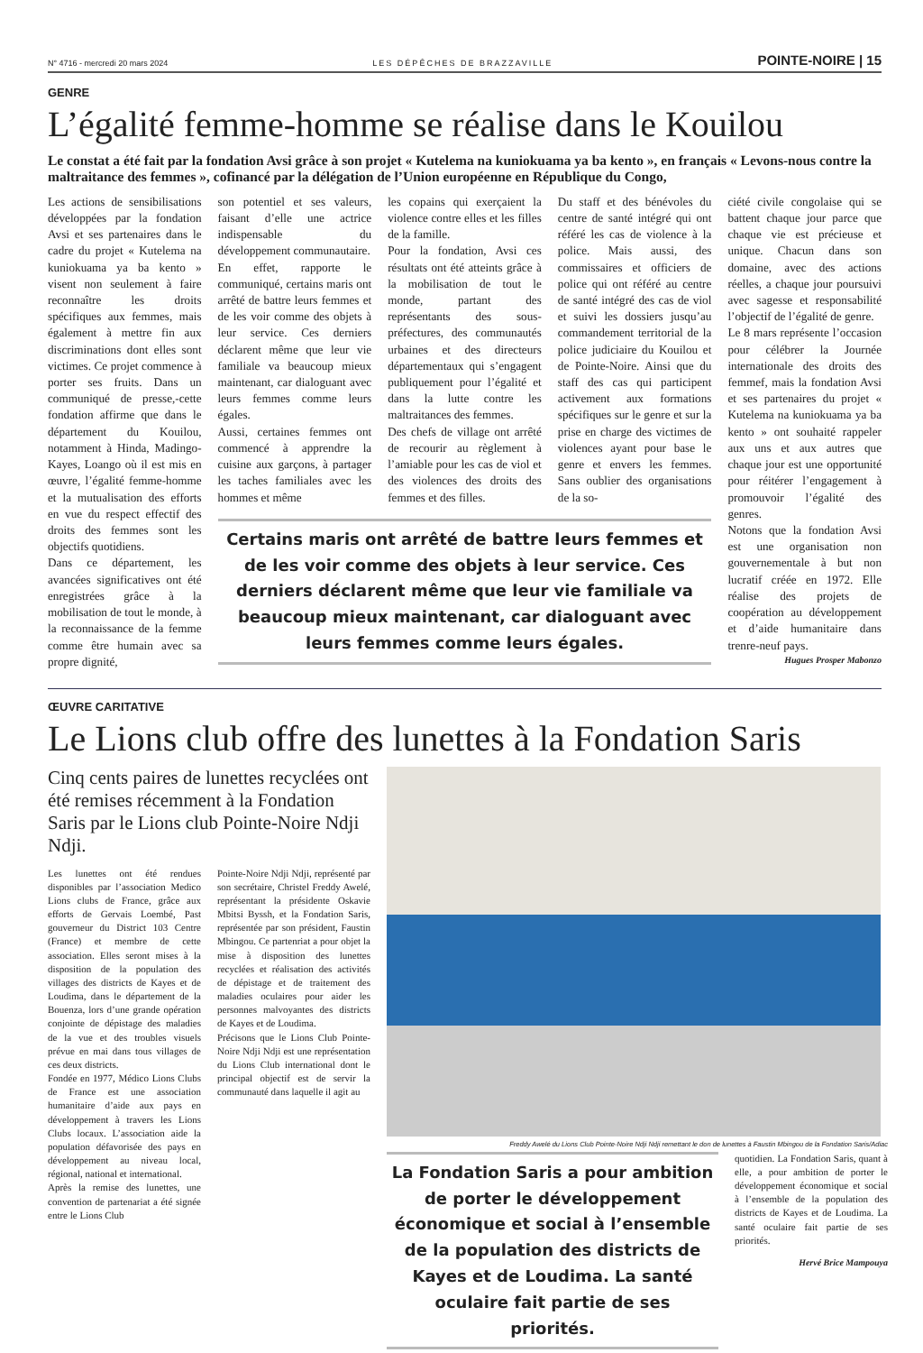N° 4716 - mercredi 20 mars 2024 LES DÉPÊCHES DE BRAZZAVILLE POINTE-NOIRE | 15
GENRE
L’égalité femme-homme se réalise dans le Kouilou
Le constat a été fait par la fondation Avsi grâce à son projet « Kutelema na kuniokuama ya ba kento », en français « Levons-nous contre la maltraitance des femmes », cofinancé par la délégation de l’Union européenne en République du Congo,
Les actions de sensibilisations développées par la fondation Avsi et ses partenaires dans le cadre du projet « Kutelema na kuniokuama ya ba kento » visent non seulement à faire reconnaître les droits spécifiques aux femmes, mais également à mettre fin aux discriminations dont elles sont victimes. Ce projet commence à porter ses fruits. Dans un communiqué de presse,-cette fondation affirme que dans le département du Kouilou, notamment à Hinda, Madingo-Kayes, Loango où il est mis en œuvre, l’égalité femme-homme et la mutualisation des efforts en vue du respect effectif des droits des femmes sont les objectifs quotidiens.
Dans ce département, les avancées significatives ont été enregistrées grâce à la mobilisation de tout le monde, à la reconnaissance de la femme comme être humain avec sa propre dignité,
son potentiel et ses valeurs, faisant d’elle une actrice indispensable du développement communautaire.
En effet, rapporte le communiqué, certains maris ont arrêté de battre leurs femmes et de les voir comme des objets à leur service. Ces derniers déclarent même que leur vie familiale va beaucoup mieux maintenant, car dialoguant avec leurs femmes comme leurs égales.
Aussi, certaines femmes ont commencé à apprendre la cuisine aux garçons, à partager les taches familiales avec les hommes et même
les copains qui exerçaient la violence contre elles et les filles de la famille.
Pour la fondation, Avsi ces résultats ont été atteints grâce à la mobilisation de tout le monde, partant des représentants des sous-préfectures, des communautés urbaines et des directeurs départementaux qui s’engagent publiquement pour l’égalité et dans la lutte contre les maltraitances des femmes.
Des chefs de village ont arrêté de recourir au règlement à l’amiable pour les cas de viol et des violences des droits des femmes et des filles.
Du staff et des bénévoles du centre de santé intégré qui ont référé les cas de violence à la police. Mais aussi, des commissaires et officiers de police qui ont référé au centre de santé intégré des cas de viol et suivi les dossiers jusqu’au commandement territorial de la police judiciaire du Kouilou et de Pointe-Noire. Ainsi que du staff des cas qui participent activement aux formations spécifiques sur le genre et sur la prise en charge des victimes de violences ayant pour base le genre et envers les femmes. Sans oublier des organisations de la so-
Certains maris ont arrêté de battre leurs femmes et de les voir comme des objets à leur service. Ces derniers déclarent même que leur vie familiale va beaucoup mieux maintenant, car dialoguant avec leurs femmes comme leurs égales.
ciété civile congolaise qui se battent chaque jour parce que chaque vie est précieuse et unique. Chacun dans son domaine, avec des actions réelles, a chaque jour poursuivi avec sagesse et responsabilité l’objectif de l’égalité de genre.
Le 8 mars représente l’occasion pour célébrer la Journée internationale des droits des femmef, mais la fondation Avsi et ses partenaires du projet « Kutelema na kuniokuama ya ba kento » ont souhaité rappeler aux uns et aux autres que chaque jour est une opportunité pour réitérer l’engagement à promouvoir l’égalité des genres.
Notons que la fondation Avsi est une organisation non gouvernementale à but non lucratif créée en 1972. Elle réalise des projets de coopération au développement et d’aide humanitaire dans trenre-neuf pays.
Hugues Prosper Mabonzo
ŒUVRE CARITATIVE
Le Lions club offre des lunettes à la Fondation Saris
Cinq cents paires de lunettes recyclées ont été remises récemment à la Fondation Saris par le Lions club Pointe-Noire Ndji Ndji.
Les lunettes ont été rendues disponibles par l’association Medico Lions clubs de France, grâce aux efforts de Gervais Loembé, Past gouverneur du District 103 Centre (France) et membre de cette association. Elles seront mises à la disposition de la population des villages des districts de Kayes et de Loudima, dans le département de la Bouenza, lors d’une grande opération conjointe de dépistage des maladies de la vue et des troubles visuels prévue en mai dans tous villages de ces deux districts.
Fondée en 1977, Médico Lions Clubs de France est une association humanitaire d’aide aux pays en développement à travers les Lions Clubs locaux. L’association aide la population défavorisée des pays en développement au niveau local, régional, national et international.
Après la remise des lunettes, une convention de partenariat a été signée entre le Lions Club
Pointe-Noire Ndji Ndji, représenté par son secrétaire, Christel Freddy Awelé, représentant la présidente Oskavie Mbitsi Byssh, et la Fondation Saris, représentée par son président, Faustin Mbingou. Ce partenriat a pour objet la mise à disposition des lunettes recyclées et réalisation des activités de dépistage et de traitement des maladies oculaires pour aider les personnes malvoyantes des districts de Kayes et de Loudima.
Précisons que le Lions Club Pointe-Noire Ndji Ndji est une représentation du Lions Club international dont le principal objectif est de servir la communauté dans laquelle il agit au
Freddy Awelé du Lions Club Pointe-Noire Ndji Ndji remettant le don de lunettes à Faustin Mbingou de la Fondation Saris/Adiac
La Fondation Saris a pour ambition de porter le développement économique et social à l’ensemble de la population des districts de Kayes et de Loudima. La santé oculaire fait partie de ses priorités.
quotidien. La Fondation Saris, quant à elle, a pour ambition de porter le développement économique et social à l’ensemble de la population des districts de Kayes et de Loudima. La santé oculaire fait partie de ses priorités.
Hervé Brice Mampouya